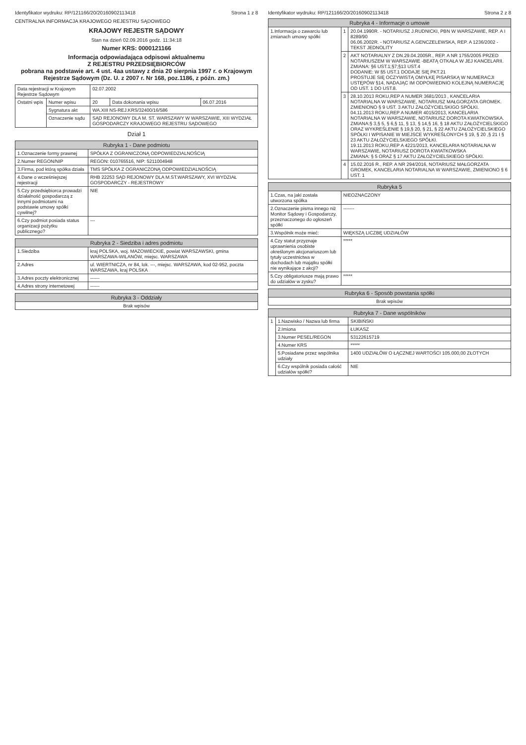Identyfikator wydruku: RP/121166/20/20160902113418 Strona 1 z 8
CENTRALNA INFORMACJA KRAJOWEGO REJESTRU SĄDOWEGO
KRAJOWY REJESTR SĄDOWY
Stan na dzień 02.09.2016 godz. 11:34:18
Numer KRS: 0000121166
Informacja odpowiadająca odpisowi aktualnemu
Z REJESTRU PRZEDSIĘBIORCÓW
pobrana na podstawie art. 4 ust. 4aa ustawy z dnia 20 sierpnia 1997 r. o Krajowym Rejestrze Sądowym (Dz. U. z 2007 r. Nr 168, poz.1186, z późn. zm.)
| Data rejestracji w Krajowym Rejestrze Sądowym | | 02.07.2002 | | |
| Ostatni wpis | Numer wpisu | 20 | Data dokonania wpisu | 06.07.2016 |
| | Sygnatura akt | WA.XIII NS-REJ.KRS/32400/16/586 | | |
| | Oznaczenie sądu | SĄD REJONOWY DLA M. ST. WARSZAWY W WARSZAWIE, XIII WYDZIAŁ GOSPODARCZY KRAJOWEGO REJESTRU SĄDOWEGO | | |
Dział 1
| Rubryka 1 - Dane podmiotu | |
| --- | --- |
| 1.Oznaczenie formy prawnej | SPÓŁKA Z OGRANICZONĄ ODPOWIEDZIALNOŚCIĄ |
| 2.Numer REGON/NIP | REGON: 010765516, NIP: 5211004948 |
| 3.Firma, pod którą spółka działa | TMS SPÓŁKA Z OGRANICZONĄ ODPOWIEDZIALNOŚCIĄ |
| 4.Dane o wcześniejszej rejestracji | RHB 22253 SĄD REJONOWY DLA M.ST.WARSZAWY, XVI WYDZIAŁ GOSPODARCZY - REJESTROWY |
| 5.Czy przedsiębiorca prowadzi działalność gospodarczą z innymi podmiotami na podstawie umowy spółki cywilnej? | NIE |
| 6.Czy podmiot posiada status organizacji pożytku publicznego? | --- |
| Rubryka 2 - Siedziba i adres podmiotu | |
| --- | --- |
| 1.Siedziba | kraj POLSKA, woj. MAZOWIECKIE, powiat WARSZAWSKI, gmina WARSZAWA-WILANÓW, miejsc. WARSZAWA |
| 2.Adres | ul. WIERTNICZA, nr 84, lok. ---, miejsc. WARSZAWA, kod 02-952, poczta WARSZAWA, kraj POLSKA |
| 3.Adres poczty elektronicznej | ------ |
| 4.Adres strony internetowej | ------ |
| Rubryka 3 - Oddziały |
| --- |
| Brak wpisów |
Identyfikator wydruku: RP/121166/20/20160902113418 Strona 2 z 8
| Rubryka 4 - Informacje o umowie | | |
| --- | --- | --- |
| 1.Informacja o zawarciu lub zmianach umowy spółki | 1 | 20.04.1990R. - NOTARIUSZ J.RUDNICKI, PBN W WARSZAWIE, REP. A I 8289/90 06.06.2002R. - NOTARIUSZ A.GENCZELEWSKA, REP. A 1236/2002 - TEKST JEDNOLITY |
| | 2 | AKT NOTARIALNY Z DN.29.04.2005R., REP. A NR 1755/2005 PRZED NOTARIUSZEM W WARSZAWIE -BEATĄ OTKAŁA W JEJ KANCELARII. ZMIANA: §6 UST.1;§7;§13 UST.4 DODANIE: W §5 UST.1 DODAJE SIĘ PKT.21 PROSTUJE SIĘ OCZYWISTĄ OMYŁKĘ PISARSKĄ W NUMERACJI USTĘPÓW §14, NADAJĄC IM ODPOWIEDNIO KOLEJNĄ NUMERACJĘ OD UST. 1 DO UST.8. |
| | 3 | 28.10.2013 ROKU,REP A NUMER 3681/2013 , KANCELARIA NOTARIALNA W WARSZAWIE, NOTARIUSZ MAŁGORZATA GROMEK. ZMIENIONO § 9 UST. 3 AKTU ZAŁOŻYCIELSKIGO SPÓŁKI. 04.11.2013 ROKU,REP A NUMER 4015/2013, KANCELARIA NOTARIALNA W WARSZAWIE, NOTARIUSZ DOROTA KWIATKOWSKA. ZMIANA:§ 3,§ 5, § 6,§ 11, § 13, § 14,§ 16, § 18 AKTU ZAŁOŻYCIELSKIGO ORAZ WYKREŚLENIE § 19,§ 20, § 21, § 22 AKTU ZAŁOŻYCIELSKIEGO SPÓŁKI I WPISANIE W MIEJSCE WYKREŚLONYCH § 19, § 20 ,§ 21 I § 23 AKTU ZAŁOŻYCIELSKIEGO SPÓŁKI. 19.11.2013 ROKU,REP A 4221/2013, KANCELARIA NOTARIALNA W WARSZAWIE, NOTARIUSZ DOROTA KWIATKOWSKA ZMIANA: § 5 ORAZ § 17 AKTU ZAŁOŻYCIELSKIEGO SPÓŁKI. |
| | 4 | 15.02.2016 R., REP. A NR 294/2016, NOTARIUSZ MAŁGORZATA GROMEK, KANCELARIA NOTARIALNA W WARSZAWIE, ZMIENIONO § 6 UST. 1 |
| Rubryka 5 | |
| --- | --- |
| 1.Czas, na jaki została utworzona spółka | NIEOZNACZONY |
| 2.Oznaczenie pisma innego niż Monitor Sądowy i Gospodarczy, przeznaczonego do ogłoszeń spółki | ------- |
| 3.Wspólnik może mieć: | WIĘKSZĄ LICZBĘ UDZIAŁÓW |
| 4.Czy statut przyznaje uprawnienia osobiste określonym akcjonariuszom lub tytuły uczestnictwa w dochodach lub majątku spółki nie wynikające z akcji? | ***** |
| 5.Czy obligatoriusze mają prawo do udziałów w zysku? | ***** |
| Rubryka 6 - Sposób powstania spółki |
| --- |
| Brak wpisów |
| Rubryka 7 - Dane wspólników | | |
| --- | --- | --- |
| 1 | 1.Nazwisko / Nazwa lub firma | SKIBIŃSKI |
| | 2.Imiona | ŁUKASZ |
| | 3.Numer PESEL/REGON | 53122615719 |
| | 4.Numer KRS | ***** |
| | 5.Posiadane przez wspólnika udziały | 1400 UDZIAŁÓW O ŁĄCZNEJ WARTOŚCI 105.000,00 ZŁOTYCH |
| | 6.Czy wspólnik posiada całość udziałów spółki? | NIE |